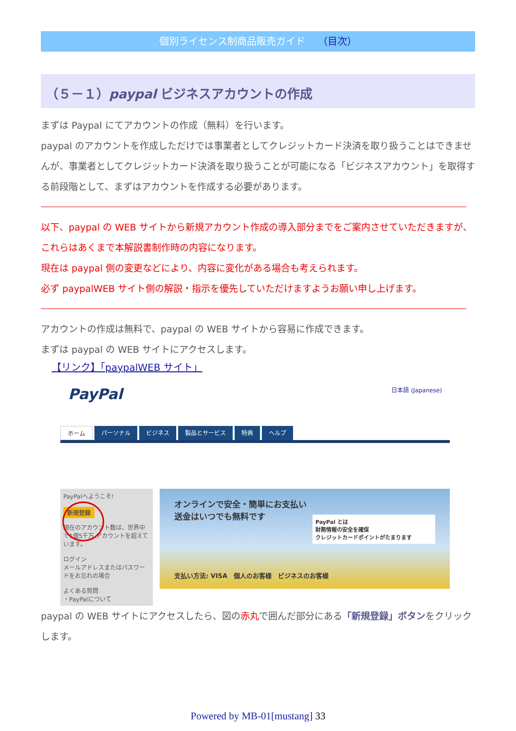個別ライセンス制商品販売ガイド （目次）
（５－１）paypal ビジネスアカウントの作成
まずは Paypal にてアカウントの作成（無料）を行います。
paypal のアカウントを作成しただけでは事業者としてクレジットカード決済を取り扱うことはできませんが、事業者としてクレジットカード決済を取り扱うことが可能になる「ビジネスアカウント」を取得する前段階として、まずはアカウントを作成する必要があります。
以下、paypal の WEB サイトから新規アカウント作成の導入部分までをご案内させていただきますが、これらはあくまで本解説書制作時の内容になります。
現在は paypal 側の変更などにより、内容に変化がある場合も考えられます。
必ず paypalWEB サイト側の解説・指示を優先していただけますようお願い申し上げます。
アカウントの作成は無料で、paypal の WEB サイトから容易に作成できます。
まずは paypal の WEB サイトにアクセスします。
【リンク】「paypalWEB サイト」
PayPal 日本語 (Japanese)
ホーム パーソナル ビジネス 製品とサービス 特典 ヘルプ
PayPalへようこそ!
新規登録
現在のアカウント数は、世界中で1億5千万 アカウントを超えています。
ログイン
メールアドレスまたはパスワードをお忘れの場合
よくある質問
・PayPalについて
オンラインで安全・簡単にお支払い
送金はいつでも無料です
PayPal とは
財務情報の安全を確保
クレジットカードポイントがたまります
支払い方法: VISA　個人のお客様　ビジネスのお客様
paypal の WEB サイトにアクセスしたら、図の赤丸で囲んだ部分にある「新規登録」ボタンをクリックします。
Powered by MB-01[mustang] 33